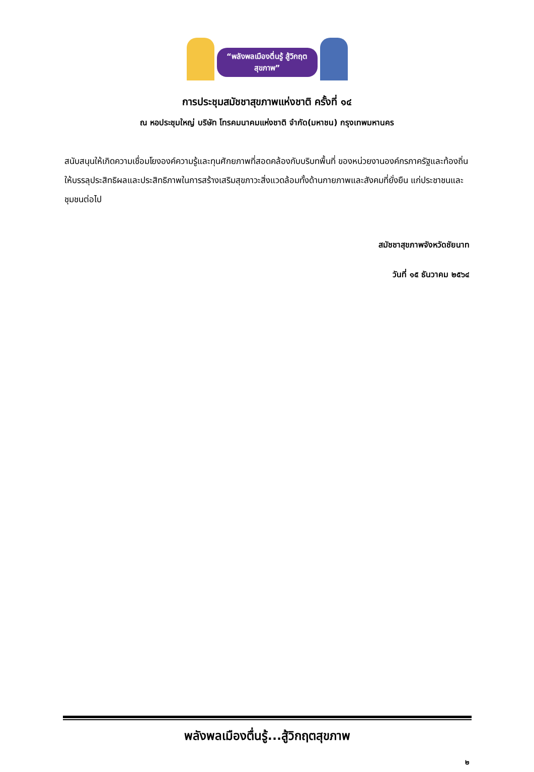“พลังพลเมืองตื่นรู้ สู้วิกฤตสุขภาพ”
การประชุมสมัชชาสุขภาพแห่งชาติ ครั้งที่ ๑๔
ณ หอประชุมใหญ่ บริษัท โทรคมนาคมแห่งชาติ จำกัด(มหาชน) กรุงเทพมหานคร
สนับสนุนให้เกิดความเชื่อมโยงองค์ความรู้และทุนศักยภาพที่สอดคล้องกับบริบทพื้นที่ ของหน่วยงานองค์กรภาครัฐและท้องถิ่นให้บรรลุประสิทธิผลและประสิทธิภาพในการสร้างเสริมสุขภาวะสิ่งแวดล้อมทั้งด้านกายภาพและสังคมที่ยั่งยืน แก่ประชาชนและชุมชนต่อไป
สมัชชาสุขภาพจังหวัดชัยนาท
วันที่ ๑๕ ธันวาคม ๒๕๖๔
พลังพลเมืองตื่นรู้...สู้วิกฤตสุขภาพ
๒